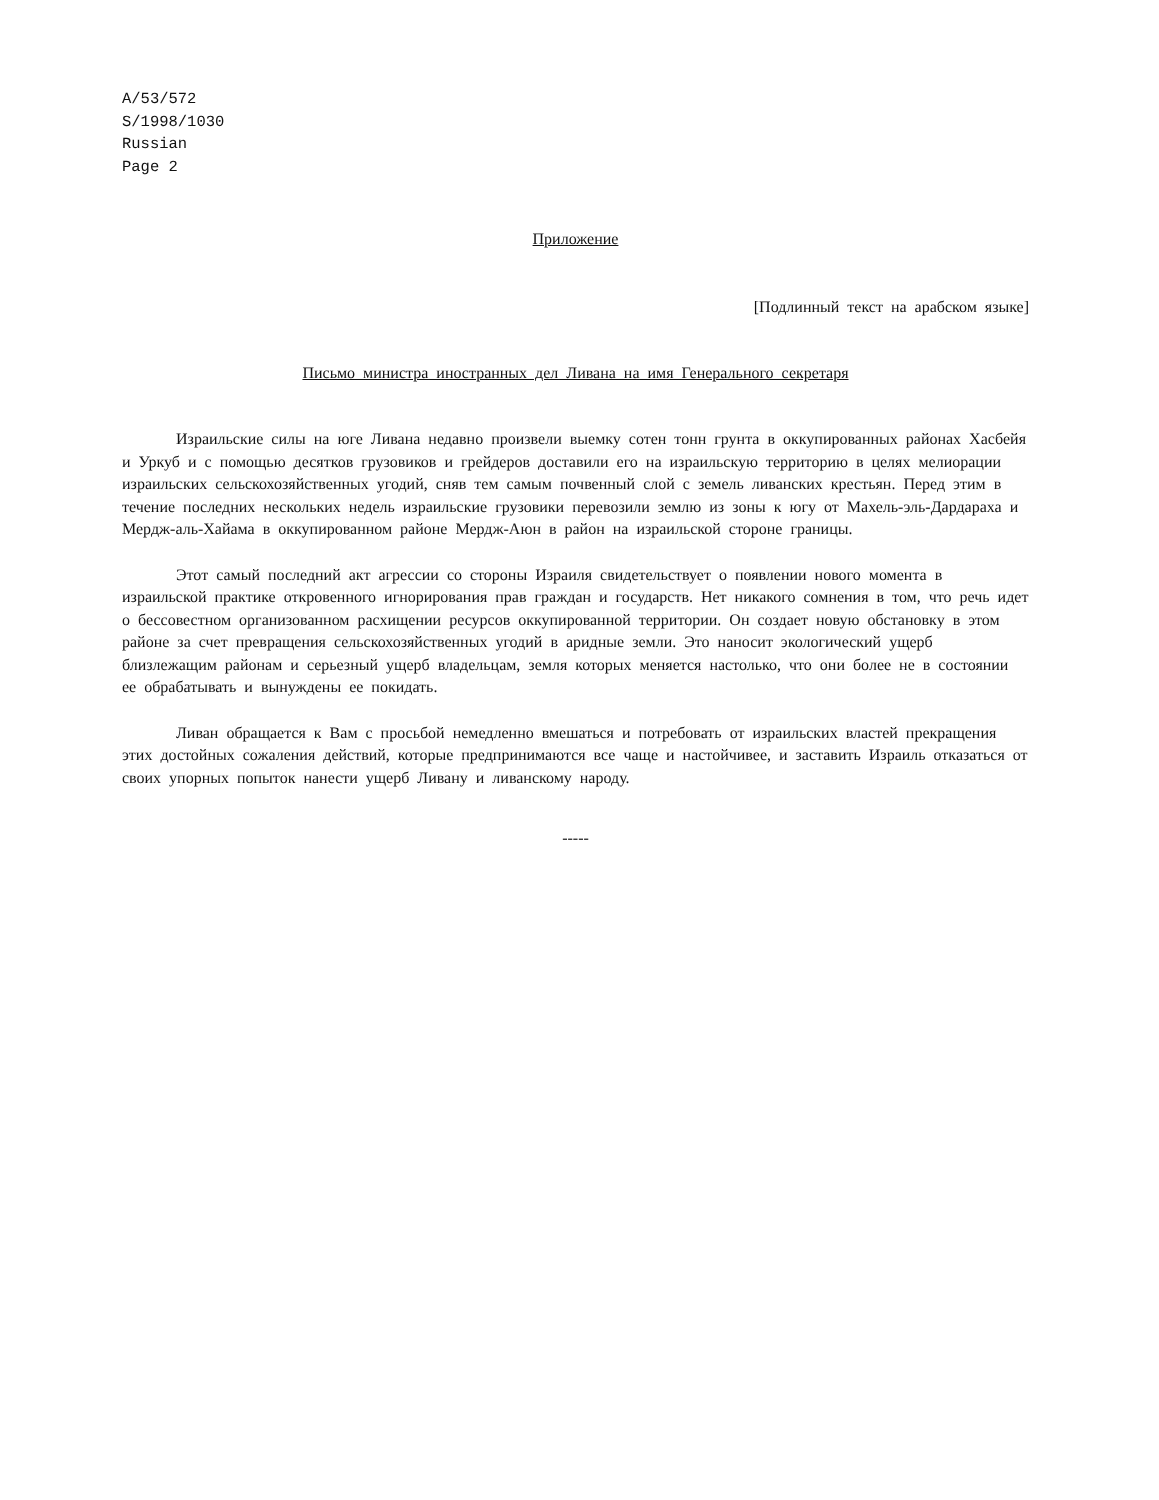A/53/572
S/1998/1030
Russian
Page 2
Приложение
[Подлинный текст на арабском языке]
Письмо министра иностранных дел Ливана на имя Генерального секретаря
Израильские силы на юге Ливана недавно произвели выемку сотен тонн грунта в оккупированных районах Хасбейя и Уркуб и с помощью десятков грузовиков и грейдеров доставили его на израильскую территорию в целях мелиорации израильских сельскохозяйственных угодий, сняв тем самым почвенный слой с земель ливанских крестьян. Перед этим в течение последних нескольких недель израильские грузовики перевозили землю из зоны к югу от Махель-эль-Дардараха и Мердж-аль-Хайама в оккупированном районе Мердж-Аюн в район на израильской стороне границы.
Этот самый последний акт агрессии со стороны Израиля свидетельствует о появлении нового момента в израильской практике откровенного игнорирования прав граждан и государств. Нет никакого сомнения в том, что речь идет о бессовестном организованном расхищении ресурсов оккупированной территории. Он создает новую обстановку в этом районе за счет превращения сельскохозяйственных угодий в аридные земли. Это наносит экологический ущерб близлежащим районам и серьезный ущерб владельцам, земля которых меняется настолько, что они более не в состоянии ее обрабатывать и вынуждены ее покидать.
Ливан обращается к Вам с просьбой немедленно вмешаться и потребовать от израильских властей прекращения этих достойных сожаления действий, которые предпринимаются все чаще и настойчивее, и заставить Израиль отказаться от своих упорных попыток нанести ущерб Ливану и ливанскому народу.
-----